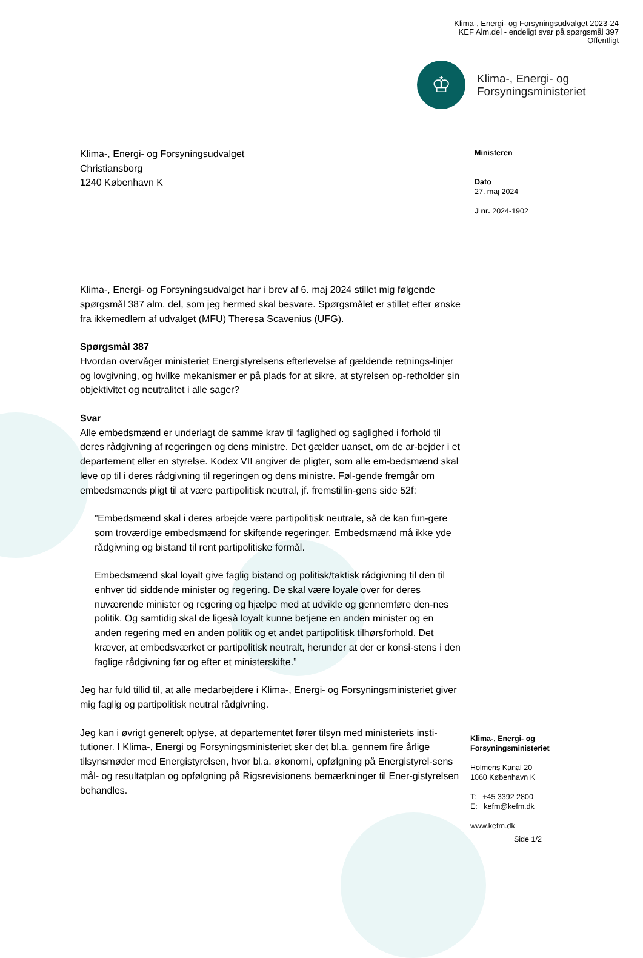Klima-, Energi- og Forsyningsudvalget 2023-24
KEF Alm.del - endeligt svar på spørgsmål 397
Offentligt
♔
Klima-, Energi- og
Forsyningsministeriet
Ministeren
Dato
27. maj 2024
J nr. 2024-1902
Klima-, Energi- og Forsyningsudvalget
Christiansborg
1240 København K
Klima-, Energi- og Forsyningsudvalget har i brev af 6. maj 2024 stillet mig følgende spørgsmål 387 alm. del, som jeg hermed skal besvare. Spørgsmålet er stillet efter ønske fra ikkemedlem af udvalget (MFU) Theresa Scavenius (UFG).
Spørgsmål 387
Hvordan overvåger ministeriet Energistyrelsens efterlevelse af gældende retnings-linjer og lovgivning, og hvilke mekanismer er på plads for at sikre, at styrelsen op-retholder sin objektivitet og neutralitet i alle sager?
Svar
Alle embedsmænd er underlagt de samme krav til faglighed og saglighed i forhold til deres rådgivning af regeringen og dens ministre. Det gælder uanset, om de ar-bejder i et departement eller en styrelse. Kodex VII angiver de pligter, som alle em-bedsmænd skal leve op til i deres rådgivning til regeringen og dens ministre. Føl-gende fremgår om embedsmænds pligt til at være partipolitisk neutral, jf. fremstillin-gens side 52f:
”Embedsmænd skal i deres arbejde være partipolitisk neutrale, så de kan fun-gere som troværdige embedsmænd for skiftende regeringer. Embedsmænd må ikke yde rådgivning og bistand til rent partipolitiske formål.
Embedsmænd skal loyalt give faglig bistand og politisk/taktisk rådgivning til den til enhver tid siddende minister og regering. De skal være loyale over for deres nuværende minister og regering og hjælpe med at udvikle og gennemføre den-nes politik. Og samtidig skal de ligeså loyalt kunne betjene en anden minister og en anden regering med en anden politik og et andet partipolitisk tilhørsforhold. Det kræver, at embedsværket er partipolitisk neutralt, herunder at der er konsi-stens i den faglige rådgivning før og efter et ministerskifte.”
Jeg har fuld tillid til, at alle medarbejdere i Klima-, Energi- og Forsyningsministeriet giver mig faglig og partipolitisk neutral rådgivning.
Jeg kan i øvrigt generelt oplyse, at departementet fører tilsyn med ministeriets insti-tutioner. I Klima-, Energi og Forsyningsministeriet sker det bl.a. gennem fire årlige tilsynsmøder med Energistyrelsen, hvor bl.a. økonomi, opfølgning på Energistyrel-sens mål- og resultatplan og opfølgning på Rigsrevisionens bemærkninger til Ener-gistyrelsen behandles.
Klima-, Energi- og
Forsyningsministeriet
Holmens Kanal 20
1060 København K
T: +45 3392 2800
E: kefm@kefm.dk
www.kefm.dk
Side 1/2